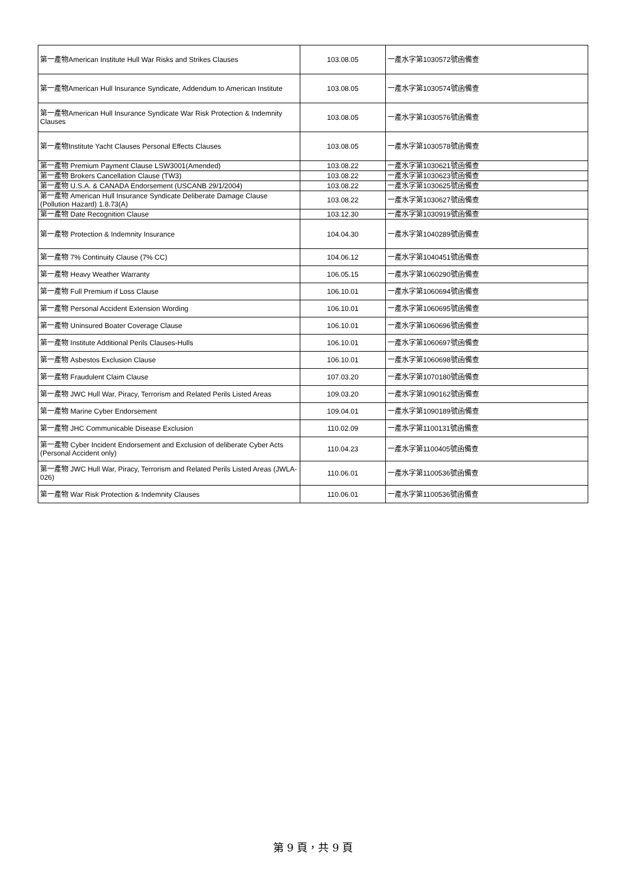| 第一產物American Institute Hull War Risks and Strikes Clauses | 103.08.05 | 一產水字第1030572號函備查 |
| 第一產物American Hull Insurance Syndicate, Addendum to American Institute | 103.08.05 | 一產水字第1030574號函備查 |
| 第一產物American Hull Insurance Syndicate War Risk Protection & Indemnity Clauses | 103.08.05 | 一產水字第1030576號函備查 |
| 第一產物Institute Yacht Clauses Personal Effects Clauses | 103.08.05 | 一產水字第1030578號函備查 |
| 第一產物 Premium Payment Clause LSW3001(Amended) | 103.08.22 | 一產水字第1030621號函備查 |
| 第一產物 Brokers Cancellation Clause (TW3) | 103.08.22 | 一產水字第1030623號函備查 |
| 第一產物 U.S.A. & CANADA Endorsement (USCANB 29/1/2004) | 103.08.22 | 一產水字第1030625號函備查 |
| 第一產物 American Hull Insurance Syndicate Deliberate Damage Clause (Pollution Hazard) 1.8.73(A) | 103.08.22 | 一產水字第1030627號函備查 |
| 第一產物 Date Recognition Clause | 103.12.30 | 一產水字第1030919號函備查 |
| 第一產物 Protection & Indemnity Insurance | 104.04.30 | 一產水字第1040289號函備查 |
| 第一產物 7% Continuity Clause (7% CC) | 104.06.12 | 一產水字第1040451號函備查 |
| 第一產物 Heavy Weather Warranty | 106.05.15 | 一產水字第1060290號函備查 |
| 第一產物 Full Premium if Loss Clause | 106.10.01 | 一產水字第1060694號函備查 |
| 第一產物 Personal Accident Extension Wording | 106.10.01 | 一產水字第1060695號函備查 |
| 第一產物 Uninsured Boater Coverage Clause | 106.10.01 | 一產水字第1060696號函備查 |
| 第一產物 Institute Additional Perils Clauses-Hulls | 106.10.01 | 一產水字第1060697號函備查 |
| 第一產物 Asbestos Exclusion Clause | 106.10.01 | 一產水字第1060698號函備查 |
| 第一產物 Fraudulent Claim Clause | 107.03.20 | 一產水字第1070180號函備查 |
| 第一產物 JWC Hull War, Piracy, Terrorism and Related Perils Listed Areas | 109.03.20 | 一產水字第1090162號函備查 |
| 第一產物 Marine Cyber Endorsement | 109.04.01 | 一產水字第1090189號函備查 |
| 第一產物 JHC Communicable Disease Exclusion | 110.02.09 | 一產水字第1100131號函備查 |
| 第一產物 Cyber Incident Endorsement and Exclusion of deliberate Cyber Acts (Personal Accident only) | 110.04.23 | 一產水字第1100405號函備查 |
| 第一產物 JWC Hull War, Piracy, Terrorism and Related Perils Listed Areas (JWLA-026) | 110.06.01 | 一產水字第1100536號函備查 |
| 第一產物 War Risk Protection & Indemnity Clauses | 110.06.01 | 一產水字第1100536號函備查 |
第 9 頁，共 9 頁